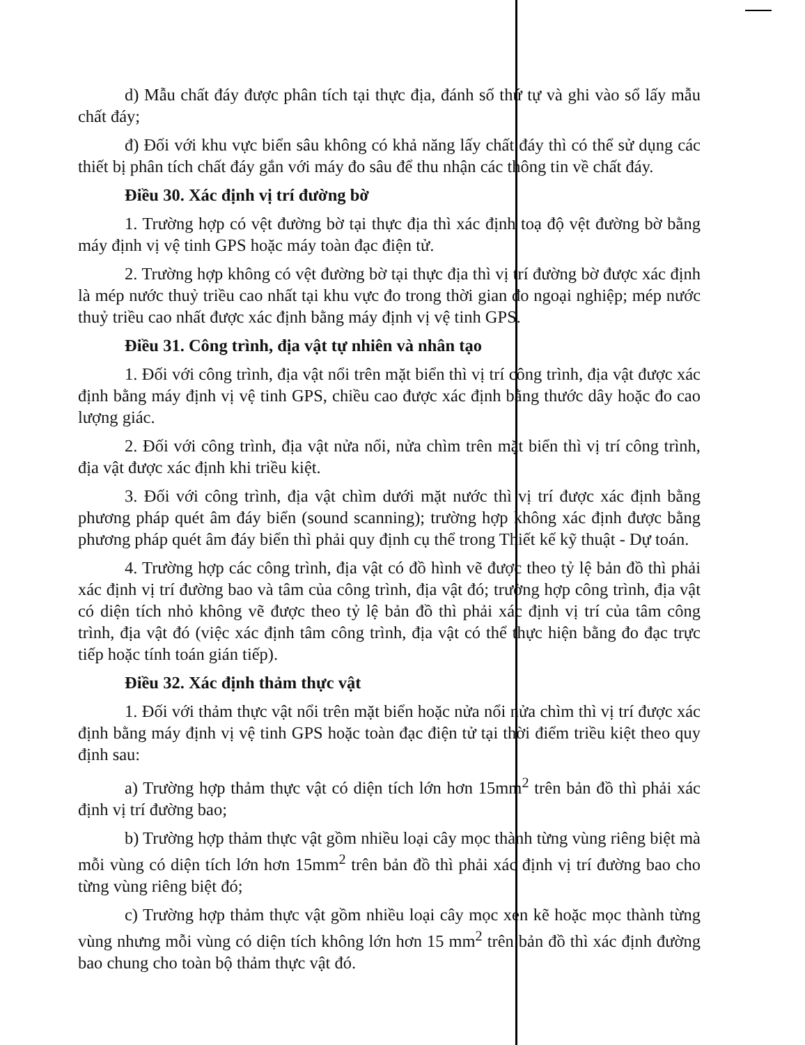d) Mẫu chất đáy được phân tích tại thực địa, đánh số thứ tự và ghi vào sổ lấy mẫu chất đáy;
đ) Đối với khu vực biển sâu không có khả năng lấy chất đáy thì có thể sử dụng các thiết bị phân tích chất đáy gắn với máy đo sâu để thu nhận các thông tin về chất đáy.
Điều 30. Xác định vị trí đường bờ
1. Trường hợp có vệt đường bờ tại thực địa thì xác định toạ độ vệt đường bờ bằng máy định vị vệ tinh GPS hoặc máy toàn đạc điện tử.
2. Trường hợp không có vệt đường bờ tại thực địa thì vị trí đường bờ được xác định là mép nước thuỷ triều cao nhất tại khu vực đo trong thời gian đo ngoại nghiệp; mép nước thuỷ triều cao nhất được xác định bằng máy định vị vệ tinh GPS.
Điều 31. Công trình, địa vật tự nhiên và nhân tạo
1. Đối với công trình, địa vật nổi trên mặt biển thì vị trí công trình, địa vật được xác định bằng máy định vị vệ tinh GPS, chiều cao được xác định bằng thước dây hoặc đo cao lượng giác.
2. Đối với công trình, địa vật nửa nổi, nửa chìm trên mặt biển thì vị trí công trình, địa vật được xác định khi triều kiệt.
3. Đối với công trình, địa vật chìm dưới mặt nước thì vị trí được xác định bằng phương pháp quét âm đáy biển (sound scanning); trường hợp không xác định được bằng phương pháp quét âm đáy biển thì phải quy định cụ thể trong Thiết kế kỹ thuật - Dự toán.
4. Trường hợp các công trình, địa vật có đồ hình vẽ được theo tỷ lệ bản đồ thì phải xác định vị trí đường bao và tâm của công trình, địa vật đó; trường hợp công trình, địa vật có diện tích nhỏ không vẽ được theo tỷ lệ bản đồ thì phải xác định vị trí của tâm công trình, địa vật đó (việc xác định tâm công trình, địa vật có thể thực hiện bằng đo đạc trực tiếp hoặc tính toán gián tiếp).
Điều 32. Xác định thảm thực vật
1. Đối với thảm thực vật nổi trên mặt biển hoặc nửa nổi nửa chìm thì vị trí được xác định bằng máy định vị vệ tinh GPS hoặc toàn đạc điện tử tại thời điểm triều kiệt theo quy định sau:
a) Trường hợp thảm thực vật có diện tích lớn hơn 15mm<sup>2</sup> trên bản đồ thì phải xác định vị trí đường bao;
b) Trường hợp thảm thực vật gồm nhiều loại cây mọc thành từng vùng riêng biệt mà mỗi vùng có diện tích lớn hơn 15mm<sup>2</sup> trên bản đồ thì phải xác định vị trí đường bao cho từng vùng riêng biệt đó;
c) Trường hợp thảm thực vật gồm nhiều loại cây mọc xen kẽ hoặc mọc thành từng vùng nhưng mỗi vùng có diện tích không lớn hơn 15 mm<sup>2</sup> trên bản đồ thì xác định đường bao chung cho toàn bộ thảm thực vật đó.